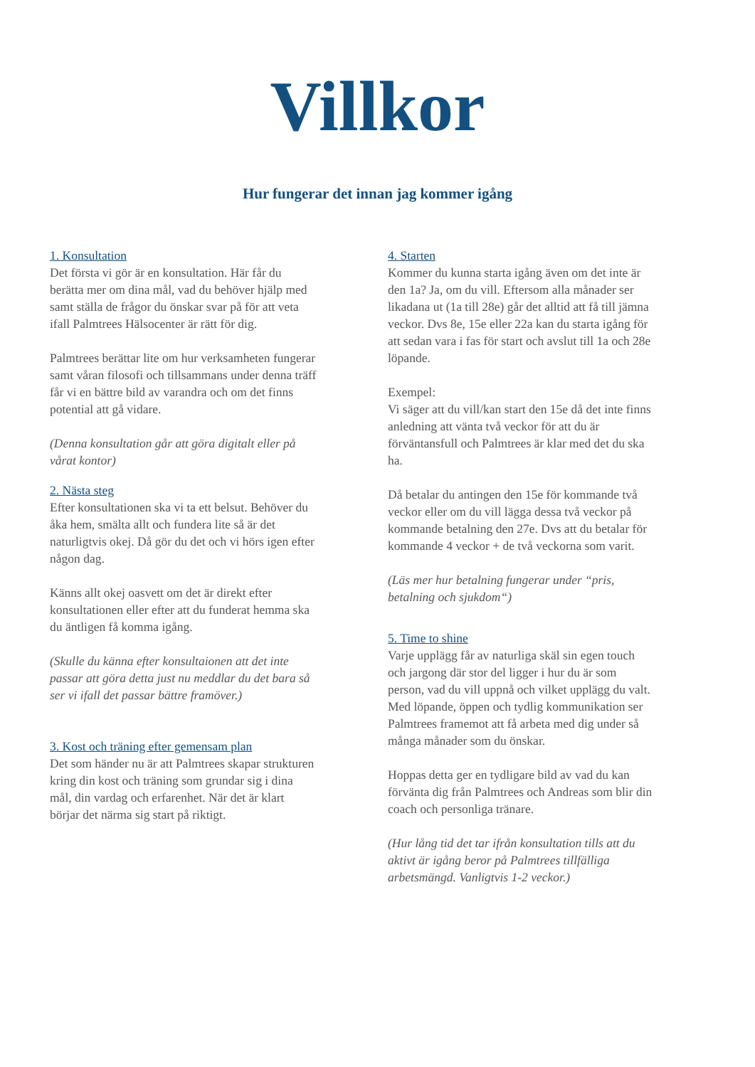Villkor
Hur fungerar det innan jag kommer igång
1. Konsultation
Det första vi gör är en konsultation. Här får du berätta mer om dina mål, vad du behöver hjälp med samt ställa de frågor du önskar svar på för att veta ifall Palmtrees Hälsocenter är rätt för dig.
Palmtrees berättar lite om hur verksamheten fungerar samt våran filosofi och tillsammans under denna träff får vi en bättre bild av varandra och om det finns potential att gå vidare.
(Denna konsultation går att göra digitalt eller på vårat kontor)
2. Nästa steg
Efter konsultationen ska vi ta ett belsut. Behöver du åka hem, smälta allt och fundera lite så är det naturligtvis okej. Då gör du det och vi hörs igen efter någon dag.
Känns allt okej oasvett om det är direkt efter konsultationen eller efter att du funderat hemma ska du äntligen få komma igång.
(Skulle du känna efter konsultaionen att det inte passar att göra detta just nu meddlar du det bara så ser vi ifall det passar bättre framöver.)
3. Kost och träning efter gemensam plan
Det som händer nu är att Palmtrees skapar strukturen kring din kost och träning som grundar sig i dina mål, din vardag och erfarenhet. När det är klart börjar det närma sig start på riktigt.
4. Starten
Kommer du kunna starta igång även om det inte är den 1a? Ja, om du vill. Eftersom alla månader ser likadana ut (1a till 28e) går det alltid att få till jämna veckor. Dvs 8e, 15e eller 22a kan du starta igång för att sedan vara i fas för start och avslut till 1a och 28e löpande.
Exempel:
Vi säger att du vill/kan start den 15e då det inte finns anledning att vänta två veckor för att du är förväntansfull och Palmtrees är klar med det du ska ha.
Då betalar du antingen den 15e för kommande två veckor eller om du vill lägga dessa två veckor på kommande betalning den 27e. Dvs att du betalar för kommande 4 veckor + de två veckorna som varit.
(Läs mer hur betalning fungerar under “pris, betalning och sjukdom“)
5. Time to shine
Varje upplägg får av naturliga skäl sin egen touch och jargong där stor del ligger i hur du är som person, vad du vill uppnå och vilket upplägg du valt. Med löpande, öppen och tydlig kommunikation ser Palmtrees framemot att få arbeta med dig under så många månader som du önskar.
Hoppas detta ger en tydligare bild av vad du kan förvänta dig från Palmtrees och Andreas som blir din coach och personliga tränare.
(Hur lång tid det tar ifrån konsultation tills att du aktivt är igång beror på Palmtrees tillfälliga arbetsmängd. Vanligtvis 1-2 veckor.)